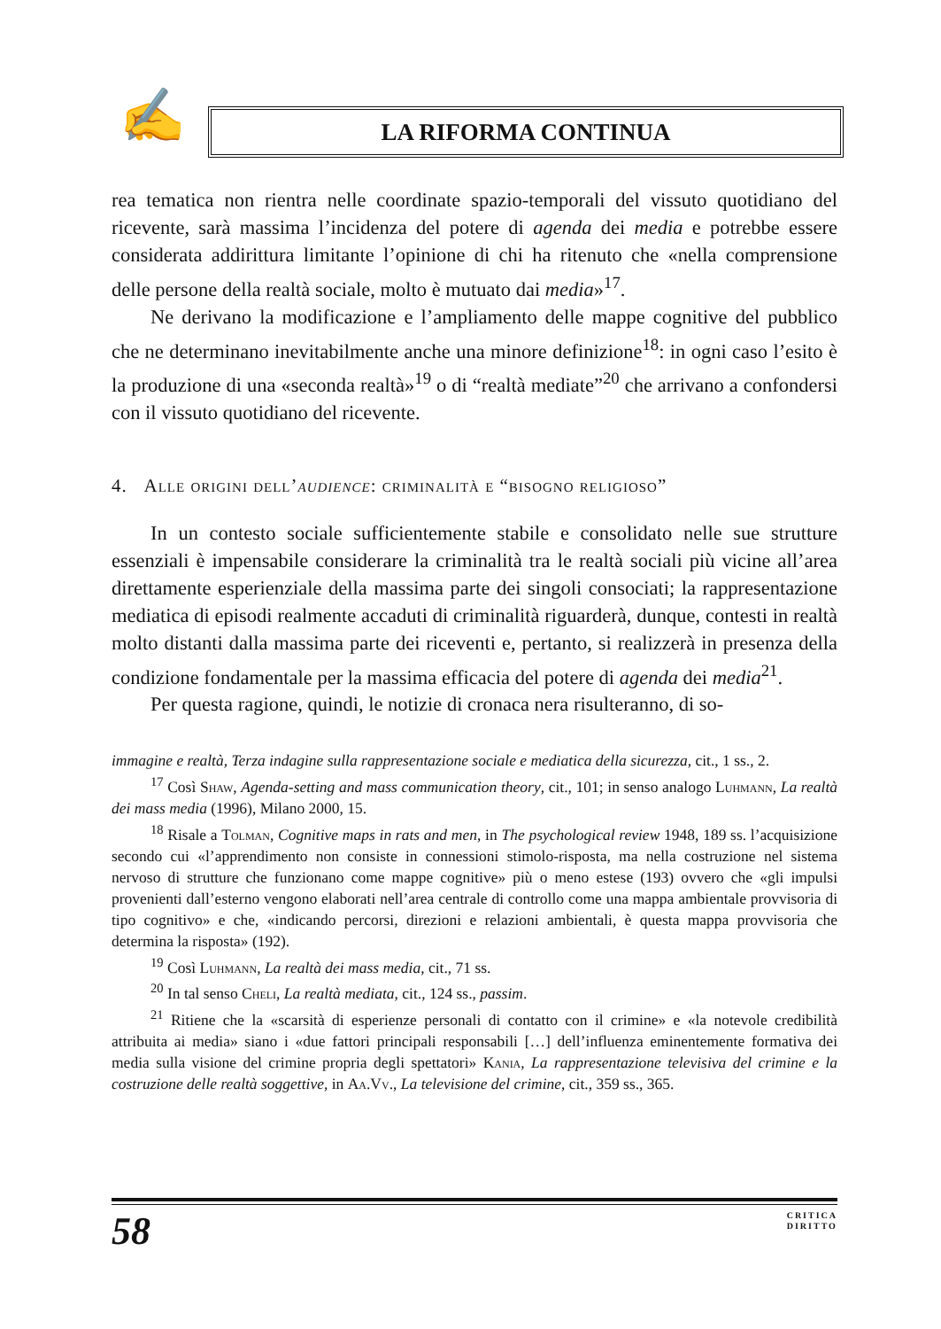✍ LA RIFORMA CONTINUA
rea tematica non rientra nelle coordinate spazio-temporali del vissuto quotidiano del ricevente, sarà massima l’incidenza del potere di agenda dei media e potrebbe essere considerata addirittura limitante l’opinione di chi ha ritenuto che «nella comprensione delle persone della realtà sociale, molto è mutuato dai media»<sup>17</sup>.
Ne derivano la modificazione e l’ampliamento delle mappe cognitive del pubblico che ne determinano inevitabilmente anche una minore definizione<sup>18</sup>: in ogni caso l’esito è la produzione di una «seconda realtà»<sup>19</sup> o di “realtà mediate”<sup>20</sup> che arrivano a confondersi con il vissuto quotidiano del ricevente.
4. Alle origini dell’audience: criminalità e “bisogno religioso”
In un contesto sociale sufficientemente stabile e consolidato nelle sue strutture essenziali è impensabile considerare la criminalità tra le realtà sociali più vicine all’area direttamente esperienziale della massima parte dei singoli consociati; la rappresentazione mediatica di episodi realmente accaduti di criminalità riguarderà, dunque, contesti in realtà molto distanti dalla massima parte dei riceventi e, pertanto, si realizzerà in presenza della condizione fondamentale per la massima efficacia del potere di agenda dei media<sup>21</sup>.
Per questa ragione, quindi, le notizie di cronaca nera risulteranno, di so-
immagine e realtà, Terza indagine sulla rappresentazione sociale e mediatica della sicurezza, cit., 1 ss., 2.
<sup>17</sup> Così Shaw, Agenda-setting and mass communication theory, cit., 101; in senso analogo Luhmann, La realtà dei mass media (1996), Milano 2000, 15.
<sup>18</sup> Risale a Tolman, Cognitive maps in rats and men, in The psychological review 1948, 189 ss. l’acquisizione secondo cui «l’apprendimento non consiste in connessioni stimolo-risposta, ma nella costruzione nel sistema nervoso di strutture che funzionano come mappe cognitive» più o meno estese (193) ovvero che «gli impulsi provenienti dall’esterno vengono elaborati nell’area centrale di controllo come una mappa ambientale provvisoria di tipo cognitivo» e che, «indicando percorsi, direzioni e relazioni ambientali, è questa mappa provvisoria che determina la risposta» (192).
<sup>19</sup> Così Luhmann, La realtà dei mass media, cit., 71 ss.
<sup>20</sup> In tal senso Cheli, La realtà mediata, cit., 124 ss., passim.
<sup>21</sup> Ritiene che la «scarsità di esperienze personali di contatto con il crimine» e «la notevole credibilità attribuita ai media» siano i «due fattori principali responsabili […] dell’influenza eminentemente formativa dei media sulla visione del crimine propria degli spettatori» Kania, La rappresentazione televisiva del crimine e la costruzione delle realtà soggettive, in Aa.Vv., La televisione del crimine, cit., 359 ss., 365.
58
CRITICA
DIRITTO